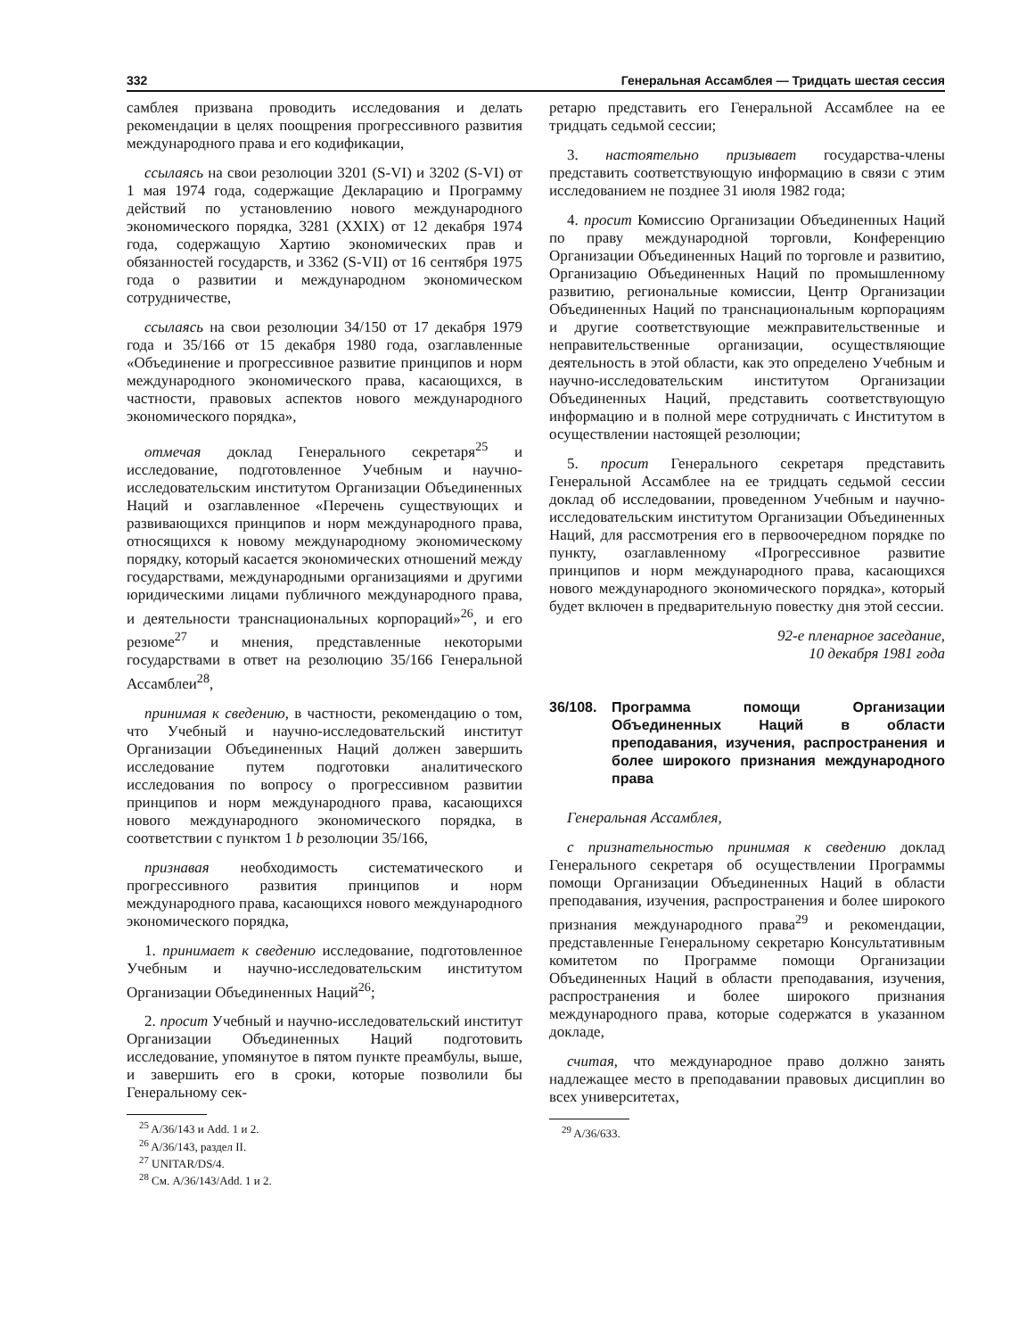332 Генеральная Ассамблея — Тридцать шестая сессия
самблея призвана проводить исследования и делать рекомендации в целях поощрения прогрессивного развития международного права и его кодификации,
ссылаясь на свои резолюции 3201 (S-VI) и 3202 (S-VI) от 1 мая 1974 года, содержащие Декларацию и Программу действий по установлению нового международного экономического порядка, 3281 (XXIX) от 12 декабря 1974 года, содержащую Хартию экономических прав и обязанностей государств, и 3362 (S-VII) от 16 сентября 1975 года о развитии и международном экономическом сотрудничестве,
ссылаясь на свои резолюции 34/150 от 17 декабря 1979 года и 35/166 от 15 декабря 1980 года, озаглавленные «Объединение и прогрессивное развитие принципов и норм международного экономического права, касающихся, в частности, правовых аспектов нового международного экономического порядка»,
отмечая доклад Генерального секретаря<sup>25</sup> и исследование, подготовленное Учебным и научно-исследовательским институтом Организации Объединенных Наций и озаглавленное «Перечень существующих и развивающихся принципов и норм международного права, относящихся к новому международному экономическому порядку, который касается экономических отношений между государствами, международными организациями и другими юридическими лицами публичного международного права, и деятельности транснациональных корпораций»<sup>26</sup>, и его резюме<sup>27</sup> и мнения, представленные некоторыми государствами в ответ на резолюцию 35/166 Генеральной Ассамблеи<sup>28</sup>,
принимая к сведению, в частности, рекомендацию о том, что Учебный и научно-исследовательский институт Организации Объединенных Наций должен завершить исследование путем подготовки аналитического исследования по вопросу о прогрессивном развитии принципов и норм международного права, касающихся нового международного экономического порядка, в соответствии с пунктом 1 b резолюции 35/166,
признавая необходимость систематического и прогрессивного развития принципов и норм международного права, касающихся нового международного экономического порядка,
1. принимает к сведению исследование, подготовленное Учебным и научно-исследовательским институтом Организации Объединенных Наций<sup>26</sup>;
2. просит Учебный и научно-исследовательский институт Организации Объединенных Наций подготовить исследование, упомянутое в пятом пункте преамбулы, выше, и завершить его в сроки, которые позволили бы Генеральному сек-
<sup>25</sup> A/36/143 и Add. 1 и 2.
<sup>26</sup> A/36/143, раздел II.
<sup>27</sup> UNITAR/DS/4.
<sup>28</sup> См. A/36/143/Add. 1 и 2.
ретарю представить его Генеральной Ассамблее на ее тридцать седьмой сессии;
3. настоятельно призывает государства-члены представить соответствующую информацию в связи с этим исследованием не позднее 31 июля 1982 года;
4. просит Комиссию Организации Объединенных Наций по праву международной торговли, Конференцию Организации Объединенных Наций по торговле и развитию, Организацию Объединенных Наций по промышленному развитию, региональные комиссии, Центр Организации Объединенных Наций по транснациональным корпорациям и другие соответствующие межправительственные и неправительственные организации, осуществляющие деятельность в этой области, как это определено Учебным и научно-исследовательским институтом Организации Объединенных Наций, представить соответствующую информацию и в полной мере сотрудничать с Институтом в осуществлении настоящей резолюции;
5. просит Генерального секретаря представить Генеральной Ассамблее на ее тридцать седьмой сессии доклад об исследовании, проведенном Учебным и научно-исследовательским институтом Организации Объединенных Наций, для рассмотрения его в первоочередном порядке по пункту, озаглавленному «Прогрессивное развитие принципов и норм международного права, касающихся нового международного экономического порядка», который будет включен в предварительную повестку дня этой сессии.
92-е пленарное заседание,
10 декабря 1981 года
36/108. Программа помощи Организации Объединенных Наций в области преподавания, изучения, распространения и более широкого признания международного права
Генеральная Ассамблея,
с признательностью принимая к сведению доклад Генерального секретаря об осуществлении Программы помощи Организации Объединенных Наций в области преподавания, изучения, распространения и более широкого признания международного права<sup>29</sup> и рекомендации, представленные Генеральному секретарю Консультативным комитетом по Программе помощи Организации Объединенных Наций в области преподавания, изучения, распространения и более широкого признания международного права, которые содержатся в указанном докладе,
считая, что международное право должно занять надлежащее место в преподавании правовых дисциплин во всех университетах,
<sup>29</sup> A/36/633.